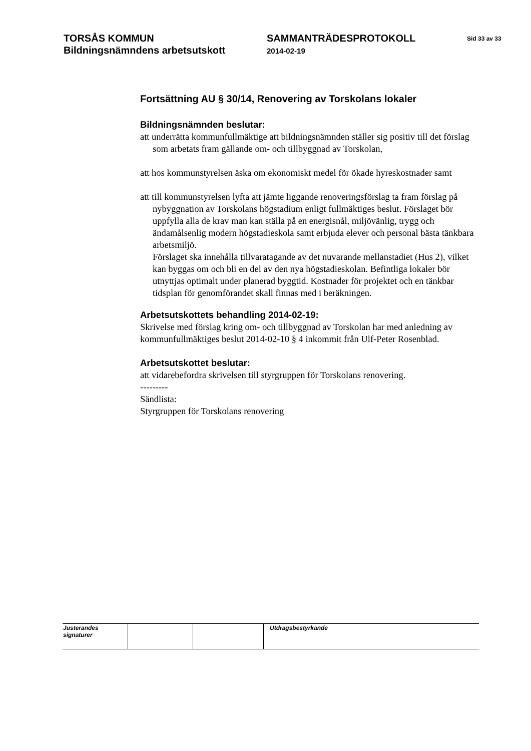TORSÅS KOMMUN
Bildningsnämndens arbetsutskott
SAMMANTRÄDESPROTOKOLL
2014-02-19
Sid 33 av 33
Fortsättning AU § 30/14, Renovering av Torskolans lokaler
Bildningsnämnden beslutar:
att underrätta kommunfullmäktige att bildningsnämnden ställer sig positiv till det förslag som arbetats fram gällande om- och tillbyggnad av Torskolan,
att hos kommunstyrelsen äska om ekonomiskt medel för ökade hyreskostnader samt
att till kommunstyrelsen lyfta att jämte liggande renoveringsförslag ta fram förslag på nybyggnation av Torskolans högstadium enligt fullmäktiges beslut. Förslaget bör uppfylla alla de krav man kan ställa på en energisnål, miljövänlig, trygg och ändamålsenlig modern högstadieskola samt erbjuda elever och personal bästa tänkbara arbetsmiljö.
Förslaget ska innehålla tillvaratagande av det nuvarande mellanstadiet (Hus 2), vilket kan byggas om och bli en del av den nya högstadieskolan. Befintliga lokaler bör utnyttjas optimalt under planerad byggtid. Kostnader för projektet och en tänkbar tidsplan för genomförandet skall finnas med i beräkningen.
Arbetsutskottets behandling 2014-02-19:
Skrivelse med förslag kring om- och tillbyggnad av Torskolan har med anledning av kommunfullmäktiges beslut 2014-02-10 § 4 inkommit från Ulf-Peter Rosenblad.
Arbetsutskottet beslutar:
att vidarebefordra skrivelsen till styrgruppen för Torskolans renovering.
---------
Sändlista:
Styrgruppen för Torskolans renovering
| Justerandes signaturer | | | Utdragsbestyrkande |